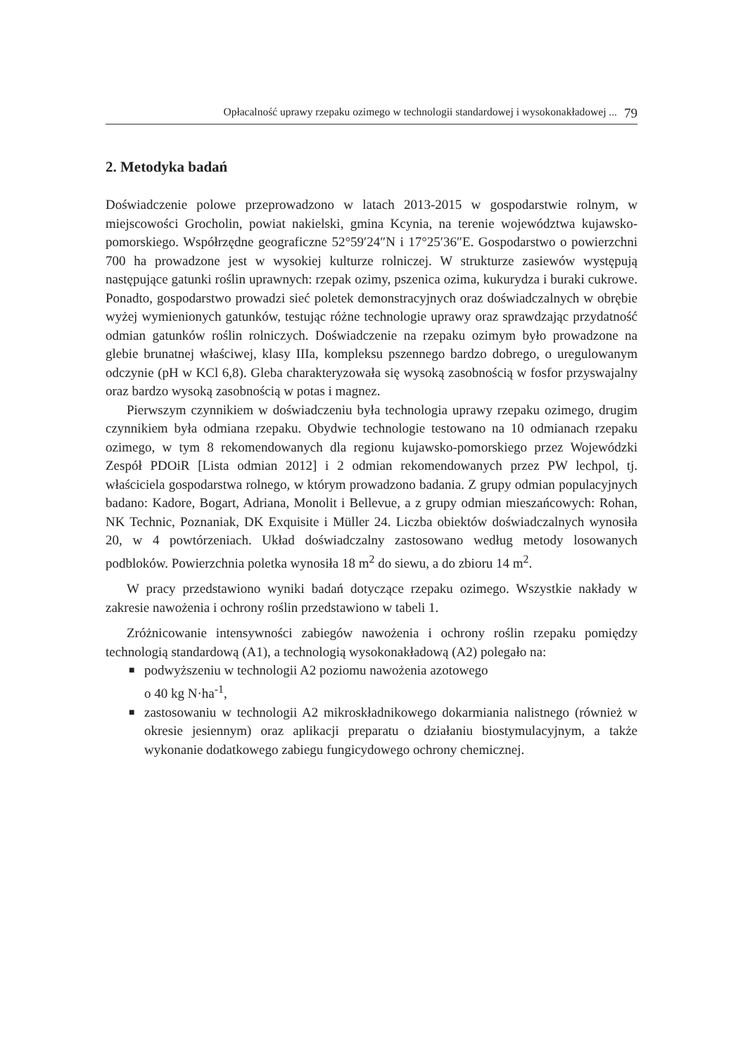Opłacalność uprawy rzepaku ozimego w technologii standardowej i wysokonakładowej ... 79
2. Metodyka badań
Doświadczenie polowe przeprowadzono w latach 2013-2015 w gospodarstwie rolnym, w miejscowości Grocholin, powiat nakielski, gmina Kcynia, na terenie województwa kujawsko-pomorskiego. Współrzędne geograficzne 52°59′24″N i 17°25′36″E. Gospodarstwo o powierzchni 700 ha prowadzone jest w wysokiej kulturze rolniczej. W strukturze zasiewów występują następujące gatunki roślin uprawnych: rzepak ozimy, pszenica ozima, kukurydza i buraki cukrowe. Ponadto, gospodarstwo prowadzi sieć poletek demonstracyjnych oraz doświadczalnych w obrębie wyżej wymienionych gatunków, testując różne technologie uprawy oraz sprawdzając przydatność odmian gatunków roślin rolniczych. Doświadczenie na rzepaku ozimym było prowadzone na glebie brunatnej właściwej, klasy IIIa, kompleksu pszennego bardzo dobrego, o uregulowanym odczynie (pH w KCl 6,8). Gleba charakteryzowała się wysoką zasobnością w fosfor przyswajalny oraz bardzo wysoką zasobnością w potas i magnez.
Pierwszym czynnikiem w doświadczeniu była technologia uprawy rzepaku ozimego, drugim czynnikiem była odmiana rzepaku. Obydwie technologie testowano na 10 odmianach rzepaku ozimego, w tym 8 rekomendowanych dla regionu kujawsko-pomorskiego przez Wojewódzki Zespół PDOiR [Lista odmian 2012] i 2 odmian rekomendowanych przez PW lechpol, tj. właściciela gospodarstwa rolnego, w którym prowadzono badania. Z grupy odmian populacyjnych badano: Kadore, Bogart, Adriana, Monolit i Bellevue, a z grupy odmian mieszańcowych: Rohan, NK Technic, Poznaniak, DK Exquisite i Müller 24. Liczba obiektów doświadczalnych wynosiła 20, w 4 powtórzeniach. Układ doświadczalny zastosowano według metody losowanych podbloków. Powierzchnia poletka wynosiła 18 m<sup>2</sup> do siewu, a do zbioru 14 m<sup>2</sup>.
W pracy przedstawiono wyniki badań dotyczące rzepaku ozimego. Wszystkie nakłady w zakresie nawożenia i ochrony roślin przedstawiono w tabeli 1.
Zróżnicowanie intensywności zabiegów nawożenia i ochrony roślin rzepaku pomiędzy technologią standardową (A1), a technologią wysokonakładową (A2) polegało na:
■ podwyższeniu w technologii A2 poziomu nawożenia azotowego
o 40 kg N·ha<sup>-1</sup>,
■ zastosowaniu w technologii A2 mikroskładnikowego dokarmiania nalistnego (również w okresie jesiennym) oraz aplikacji preparatu o działaniu biostymulacyjnym, a także wykonanie dodatkowego zabiegu fungicydowego ochrony chemicznej.